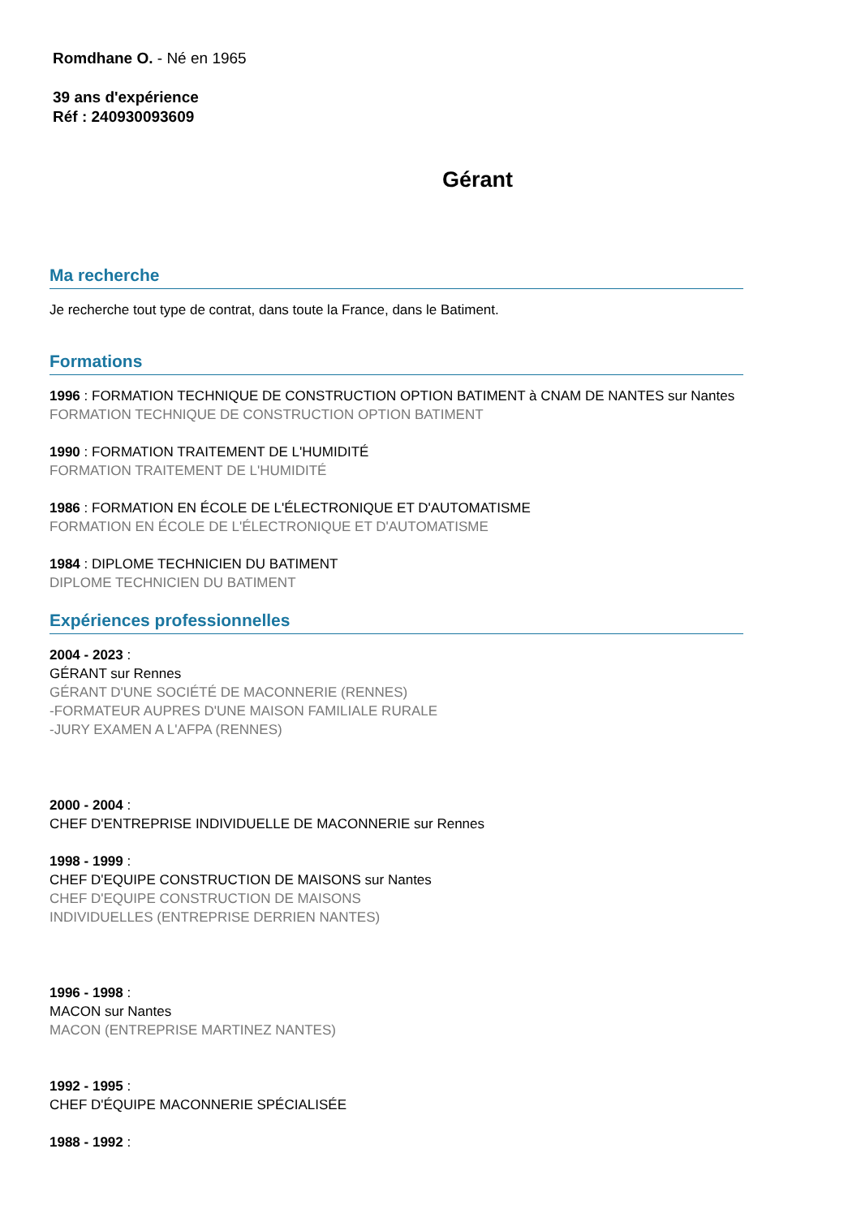Romdhane O. - Né en 1965
39 ans d'expérience
Réf : 240930093609
Gérant
Ma recherche
Je recherche tout type de contrat, dans toute la France, dans le Batiment.
Formations
1996 : FORMATION TECHNIQUE DE CONSTRUCTION OPTION BATIMENT à CNAM DE NANTES sur Nantes
FORMATION TECHNIQUE DE CONSTRUCTION OPTION BATIMENT
1990 : FORMATION TRAITEMENT DE L'HUMIDITÉ
FORMATION TRAITEMENT DE L'HUMIDITÉ
1986 : FORMATION EN ÉCOLE DE L'ÉLECTRONIQUE ET D'AUTOMATISME
FORMATION EN ÉCOLE DE L'ÉLECTRONIQUE ET D'AUTOMATISME
1984 : DIPLOME TECHNICIEN DU BATIMENT
DIPLOME TECHNICIEN DU BATIMENT
Expériences professionnelles
2004 - 2023 :
GÉRANT sur Rennes
GÉRANT D'UNE SOCIÉTÉ DE MACONNERIE (RENNES)
-FORMATEUR AUPRES D'UNE MAISON FAMILIALE RURALE
-JURY EXAMEN A L'AFPA (RENNES)
2000 - 2004 :
CHEF D'ENTREPRISE INDIVIDUELLE DE MACONNERIE sur Rennes
1998 - 1999 :
CHEF D'EQUIPE CONSTRUCTION DE MAISONS sur Nantes
CHEF D'EQUIPE CONSTRUCTION DE MAISONS
INDIVIDUELLES (ENTREPRISE DERRIEN NANTES)
1996 - 1998 :
MACON sur Nantes
MACON (ENTREPRISE MARTINEZ NANTES)
1992 - 1995 :
CHEF D'ÉQUIPE MACONNERIE SPÉCIALISÉE
1988 - 1992 :